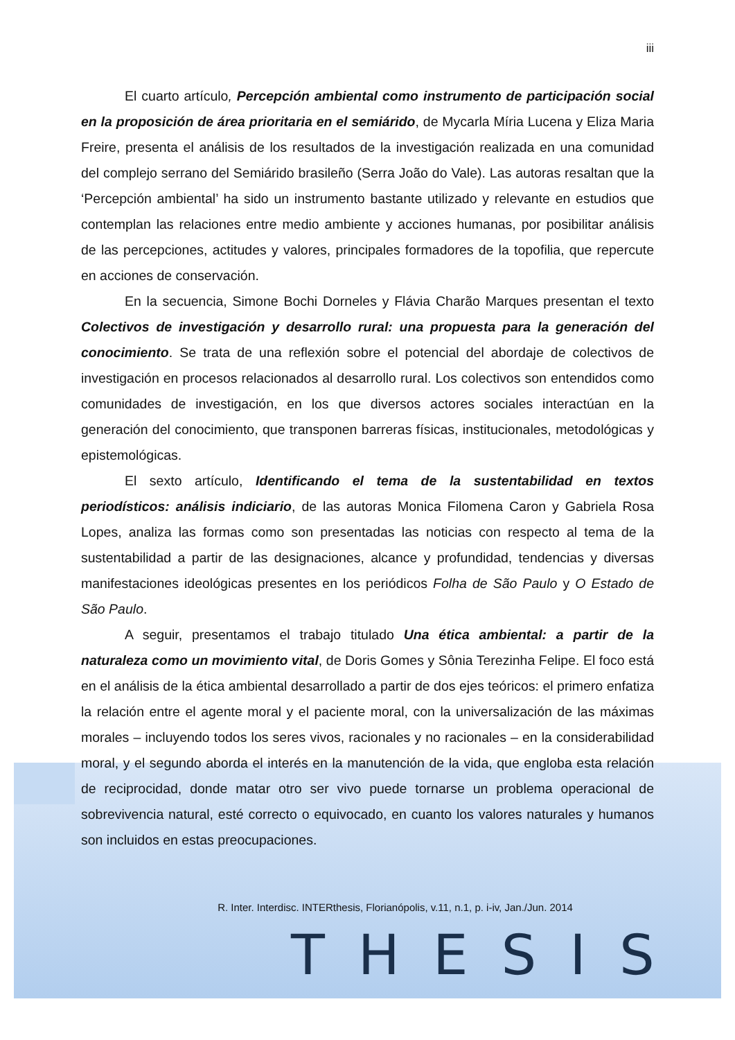iii
El cuarto artículo, Percepción ambiental como instrumento de participación social en la proposición de área prioritaria en el semiárido, de Mycarla Míria Lucena y Eliza Maria Freire, presenta el análisis de los resultados de la investigación realizada en una comunidad del complejo serrano del Semiárido brasileño (Serra João do Vale). Las autoras resaltan que la ‘Percepción ambiental’ ha sido un instrumento bastante utilizado y relevante en estudios que contemplan las relaciones entre medio ambiente y acciones humanas, por posibilitar análisis de las percepciones, actitudes y valores, principales formadores de la topofilia, que repercute en acciones de conservación.
En la secuencia, Simone Bochi Dorneles y Flávia Charão Marques presentan el texto Colectivos de investigación y desarrollo rural: una propuesta para la generación del conocimiento. Se trata de una reflexión sobre el potencial del abordaje de colectivos de investigación en procesos relacionados al desarrollo rural. Los colectivos son entendidos como comunidades de investigación, en los que diversos actores sociales interactúan en la generación del conocimiento, que transponen barreras físicas, institucionales, metodológicas y epistemológicas.
El sexto artículo, Identificando el tema de la sustentabilidad en textos periodísticos: análisis indiciario, de las autoras Monica Filomena Caron y Gabriela Rosa Lopes, analiza las formas como son presentadas las noticias con respecto al tema de la sustentabilidad a partir de las designaciones, alcance y profundidad, tendencias y diversas manifestaciones ideológicas presentes en los periódicos Folha de São Paulo y O Estado de São Paulo.
A seguir, presentamos el trabajo titulado Una ética ambiental: a partir de la naturaleza como un movimiento vital, de Doris Gomes y Sônia Terezinha Felipe. El foco está en el análisis de la ética ambiental desarrollado a partir de dos ejes teóricos: el primero enfatiza la relación entre el agente moral y el paciente moral, con la universalización de las máximas morales – incluyendo todos los seres vivos, racionales y no racionales – en la considerabilidad moral, y el segundo aborda el interés en la manutención de la vida, que engloba esta relación de reciprocidad, donde matar otro ser vivo puede tornarse un problema operacional de sobrevivencia natural, esté correcto o equivocado, en cuanto los valores naturales y humanos son incluidos en estas preocupaciones.
R. Inter. Interdisc. INTERthesis, Florianópolis, v.11, n.1, p. i-iv, Jan./Jun. 2014
THESIS